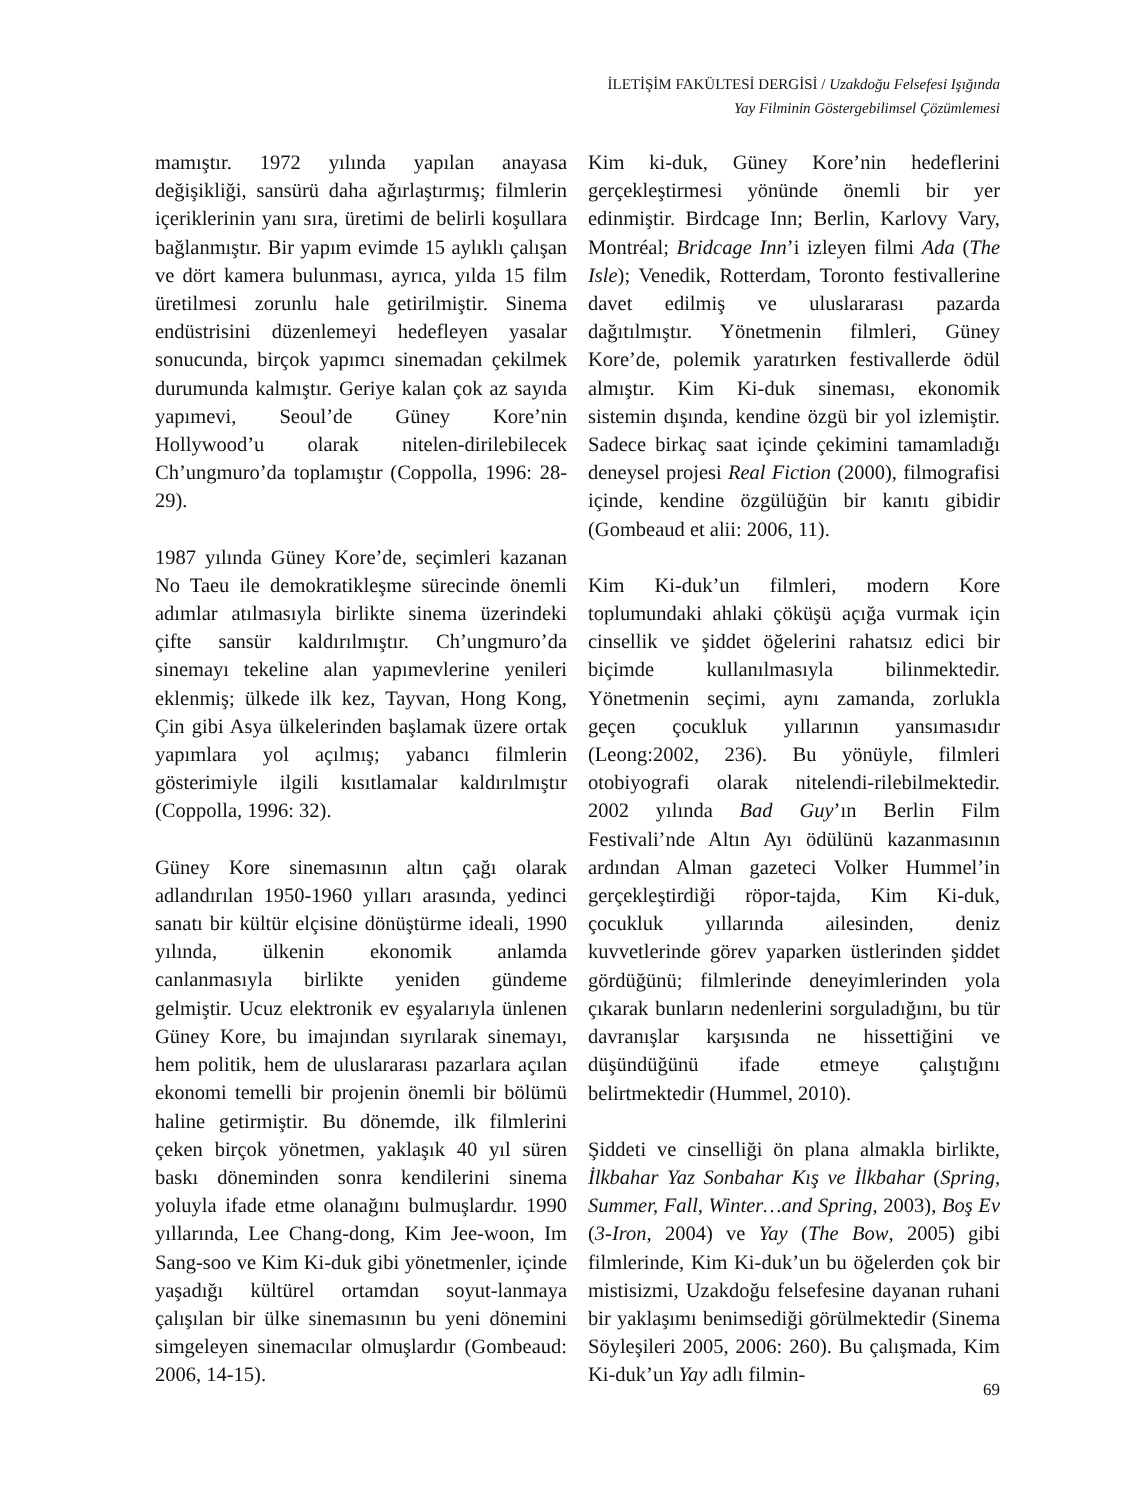İLETİŞİM FAKÜLTESİ DERGİSİ / Uzakdoğu Felsefesi Işığında
Yay Filminin Göstergebilimsel Çözümlemesi
mamıştır. 1972 yılında yapılan anayasa değişikliği, sansürü daha ağırlaştırmış; filmlerin içeriklerinin yanı sıra, üretimi de belirli koşullara bağlanmıştır. Bir yapım evimde 15 aylıklı çalışan ve dört kamera bulunması, ayrıca, yılda 15 film üretilmesi zorunlu hale getirilmiştir. Sinema endüstrisini düzenlemeyi hedefleyen yasalar sonucunda, birçok yapımcı sinemadan çekilmek durumunda kalmıştır. Geriye kalan çok az sayıda yapımevi, Seoul’de Güney Kore’nin Hollywood’u olarak nitelen-dirilebilecek Ch’ungmuro’da toplamıştır (Coppolla, 1996: 28-29).
1987 yılında Güney Kore’de, seçimleri kazanan No Taeu ile demokratikleşme sürecinde önemli adımlar atılmasıyla birlikte sinema üzerindeki çifte sansür kaldırılmıştır. Ch’ungmuro’da sinemayı tekeline alan yapımevlerine yenileri eklenmiş; ülkede ilk kez, Tayvan, Hong Kong, Çin gibi Asya ülkelerinden başlamak üzere ortak yapımlara yol açılmış; yabancı filmlerin gösterimiyle ilgili kısıtlamalar kaldırılmıştır (Coppolla, 1996: 32).
Güney Kore sinemasının altın çağı olarak adlandırılan 1950-1960 yılları arasında, yedinci sanatı bir kültür elçisine dönüştürme ideali, 1990 yılında, ülkenin ekonomik anlamda canlanmasıyla birlikte yeniden gündeme gelmiştir. Ucuz elektronik ev eşyalarıyla ünlenen Güney Kore, bu imajından sıyrılarak sinemayı, hem politik, hem de uluslararası pazarlara açılan ekonomi temelli bir projenin önemli bir bölümü haline getirmiştir. Bu dönemde, ilk filmlerini çeken birçok yönetmen, yaklaşık 40 yıl süren baskı döneminden sonra kendilerini sinema yoluyla ifade etme olanağını bulmuşlardır. 1990 yıllarında, Lee Chang-dong, Kim Jee-woon, Im Sang-soo ve Kim Ki-duk gibi yönetmenler, içinde yaşadığı kültürel ortamdan soyut-lanmaya çalışılan bir ülke sinemasının bu yeni dönemini simgeleyen sinemacılar olmuşlardır (Gombeaud: 2006, 14-15).
Kim ki-duk, Güney Kore’nin hedeflerini gerçekleştirmesi yönünde önemli bir yer edinmiştir. Birdcage Inn; Berlin, Karlovy Vary, Montréal; Bridcage Inn’i izleyen filmi Ada (The Isle); Venedik, Rotterdam, Toronto festivallerine davet edilmiş ve uluslararası pazarda dağıtılmıştır. Yönetmenin filmleri, Güney Kore’de, polemik yaratırken festivallerde ödül almıştır. Kim Ki-duk sineması, ekonomik sistemin dışında, kendine özgü bir yol izlemiştir. Sadece birkaç saat içinde çekimini tamamladığı deneysel projesi Real Fiction (2000), filmografisi içinde, kendine özgülüğün bir kanıtı gibidir (Gombeaud et alii: 2006, 11).
Kim Ki-duk’un filmleri, modern Kore toplumundaki ahlaki çöküşü açığa vurmak için cinsellik ve şiddet öğelerini rahatsız edici bir biçimde kullanılmasıyla bilinmektedir. Yönetmenin seçimi, aynı zamanda, zorlukla geçen çocukluk yıllarının yansımasıdır (Leong:2002, 236). Bu yönüyle, filmleri otobiyografi olarak nitelendi-rilebilmektedir. 2002 yılında Bad Guy’ın Berlin Film Festivali’nde Altın Ayı ödülünü kazanmasının ardından Alman gazeteci Volker Hummel’in gerçekleştirdiği röpor-tajda, Kim Ki-duk, çocukluk yıllarında ailesinden, deniz kuvvetlerinde görev yaparken üstlerinden şiddet gördüğünü; filmlerinde deneyimlerinden yola çıkarak bunların nedenlerini sorguladığını, bu tür davranışlar karşısında ne hissettiğini ve düşündüğünü ifade etmeye çalıştığını belirtmektedir (Hummel, 2010).
Şiddeti ve cinselliği ön plana almakla birlikte, İlkbahar Yaz Sonbahar Kış ve İlkbahar (Spring, Summer, Fall, Winter…and Spring, 2003), Boş Ev (3-Iron, 2004) ve Yay (The Bow, 2005) gibi filmlerinde, Kim Ki-duk’un bu öğelerden çok bir mistisizmi, Uzakdoğu felsefesine dayanan ruhani bir yaklaşımı benimsediği görülmektedir (Sinema Söyleşileri 2005, 2006: 260). Bu çalışmada, Kim Ki-duk’un Yay adlı filmin-
69